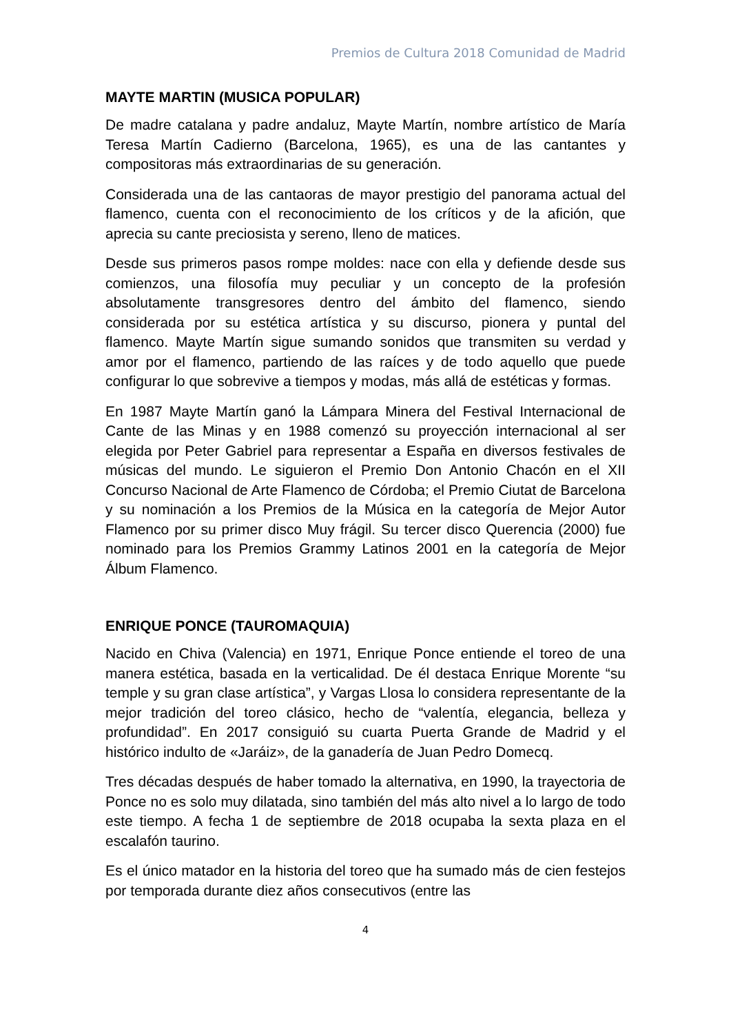Premios de Cultura 2018 Comunidad de Madrid
MAYTE MARTIN (MUSICA POPULAR)
De madre catalana y padre andaluz, Mayte Martín, nombre artístico de María Teresa Martín Cadierno (Barcelona, 1965), es una de las cantantes y compositoras más extraordinarias de su generación.
Considerada una de las cantaoras de mayor prestigio del panorama actual del flamenco, cuenta con el reconocimiento de los críticos y de la afición, que aprecia su cante preciosista y sereno, lleno de matices.
Desde sus primeros pasos rompe moldes: nace con ella y defiende desde sus comienzos, una filosofía muy peculiar y un concepto de la profesión absolutamente transgresores dentro del ámbito del flamenco, siendo considerada por su estética artística y su discurso, pionera y puntal del flamenco. Mayte Martín sigue sumando sonidos que transmiten su verdad y amor por el flamenco, partiendo de las raíces y de todo aquello que puede configurar lo que sobrevive a tiempos y modas, más allá de estéticas y formas.
En 1987 Mayte Martín ganó la Lámpara Minera del Festival Internacional de Cante de las Minas y en 1988 comenzó su proyección internacional al ser elegida por Peter Gabriel para representar a España en diversos festivales de músicas del mundo. Le siguieron el Premio Don Antonio Chacón en el XII Concurso Nacional de Arte Flamenco de Córdoba; el Premio Ciutat de Barcelona y su nominación a los Premios de la Música en la categoría de Mejor Autor Flamenco por su primer disco Muy frágil. Su tercer disco Querencia (2000) fue nominado para los Premios Grammy Latinos 2001 en la categoría de Mejor Álbum Flamenco.
ENRIQUE PONCE (TAUROMAQUIA)
Nacido en Chiva (Valencia) en 1971, Enrique Ponce entiende el toreo de una manera estética, basada en la verticalidad. De él destaca Enrique Morente “su temple y su gran clase artística”, y Vargas Llosa lo considera representante de la mejor tradición del toreo clásico, hecho de “valentía, elegancia, belleza y profundidad”. En 2017 consiguió su cuarta Puerta Grande de Madrid y el histórico indulto de «Jaráiz», de la ganadería de Juan Pedro Domecq.
Tres décadas después de haber tomado la alternativa, en 1990, la trayectoria de Ponce no es solo muy dilatada, sino también del más alto nivel a lo largo de todo este tiempo. A fecha 1 de septiembre de 2018 ocupaba la sexta plaza en el escalafón taurino.
Es el único matador en la historia del toreo que ha sumado más de cien festejos por temporada durante diez años consecutivos (entre las
4